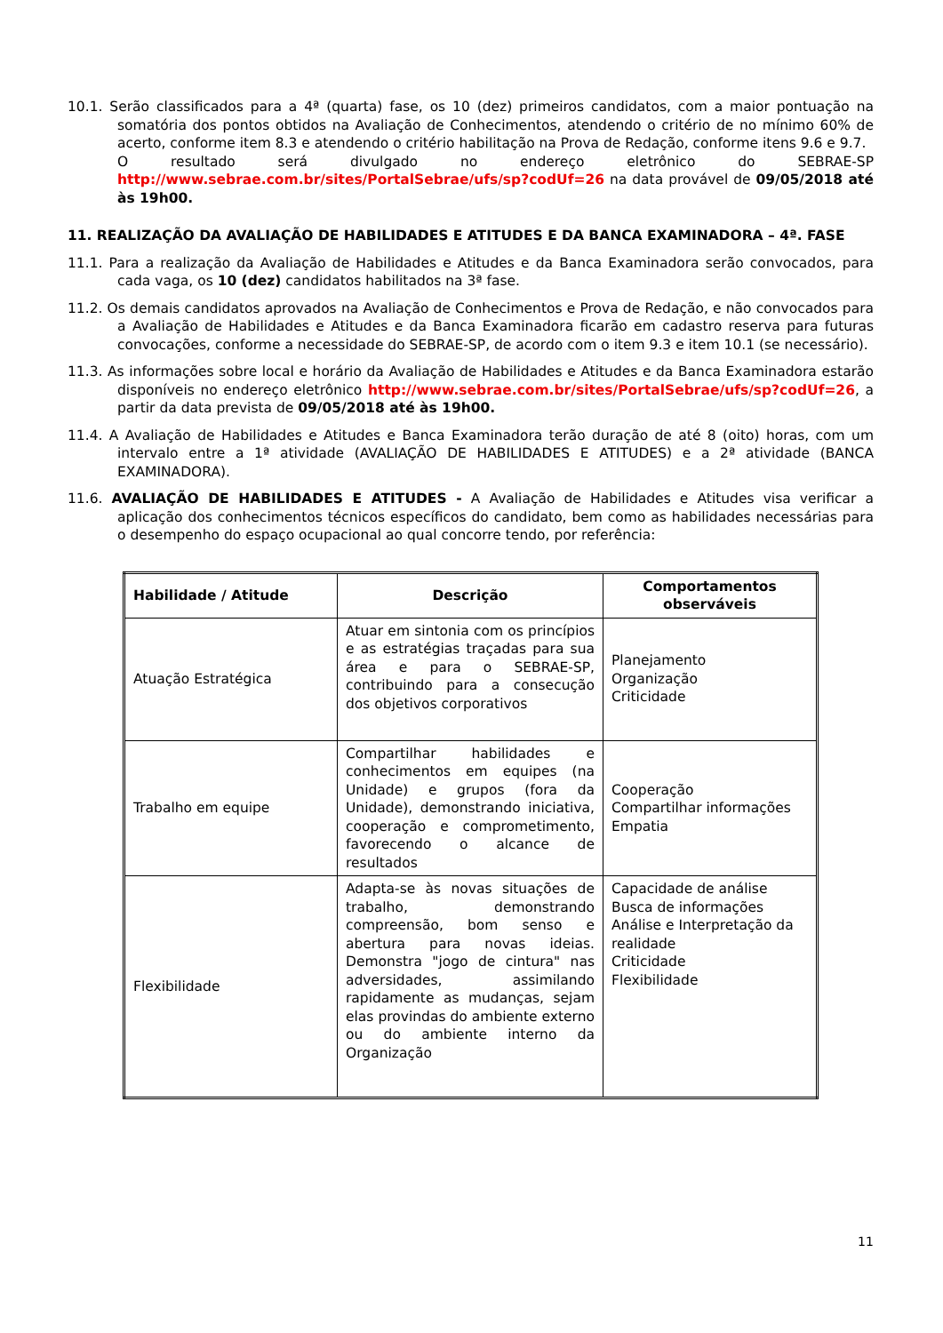10.1. Serão classificados para a 4ª (quarta) fase, os 10 (dez) primeiros candidatos, com a maior pontuação na somatória dos pontos obtidos na Avaliação de Conhecimentos, atendendo o critério de no mínimo 60% de acerto, conforme item 8.3 e atendendo o critério habilitação na Prova de Redação, conforme itens 9.6 e 9.7.
O resultado será divulgado no endereço eletrônico do SEBRAE-SP http://www.sebrae.com.br/sites/PortalSebrae/ufs/sp?codUf=26 na data provável de 09/05/2018 até às 19h00.
11. REALIZAÇÃO DA AVALIAÇÃO DE HABILIDADES E ATITUDES E DA BANCA EXAMINADORA – 4ª. FASE
11.1. Para a realização da Avaliação de Habilidades e Atitudes e da Banca Examinadora serão convocados, para cada vaga, os 10 (dez) candidatos habilitados na 3ª fase.
11.2. Os demais candidatos aprovados na Avaliação de Conhecimentos e Prova de Redação, e não convocados para a Avaliação de Habilidades e Atitudes e da Banca Examinadora ficarão em cadastro reserva para futuras convocações, conforme a necessidade do SEBRAE-SP, de acordo com o item 9.3 e item 10.1 (se necessário).
11.3. As informações sobre local e horário da Avaliação de Habilidades e Atitudes e da Banca Examinadora estarão disponíveis no endereço eletrônico http://www.sebrae.com.br/sites/PortalSebrae/ufs/sp?codUf=26, a partir da data prevista de 09/05/2018 até às 19h00.
11.4. A Avaliação de Habilidades e Atitudes e Banca Examinadora terão duração de até 8 (oito) horas, com um intervalo entre a 1ª atividade (AVALIAÇÃO DE HABILIDADES E ATITUDES) e a 2ª atividade (BANCA EXAMINADORA).
11.6. AVALIAÇÃO DE HABILIDADES E ATITUDES - A Avaliação de Habilidades e Atitudes visa verificar a aplicação dos conhecimentos técnicos específicos do candidato, bem como as habilidades necessárias para o desempenho do espaço ocupacional ao qual concorre tendo, por referência:
| Habilidade / Atitude | Descrição | Comportamentos observáveis |
| --- | --- | --- |
| Atuação Estratégica | Atuar em sintonia com os princípios e as estratégias traçadas para sua área e para o SEBRAE-SP, contribuindo para a consecução dos objetivos corporativos | Planejamento Organização Criticidade |
| Trabalho em equipe | Compartilhar habilidades e conhecimentos em equipes (na Unidade) e grupos (fora da Unidade), demonstrando iniciativa, cooperação e comprometimento, favorecendo o alcance de resultados | Cooperação Compartilhar informações Empatia |
| Flexibilidade | Adapta-se às novas situações de trabalho, demonstrando compreensão, bom senso e abertura para novas ideias. Demonstra "jogo de cintura" nas adversidades, assimilando rapidamente as mudanças, sejam elas provindas do ambiente externo ou do ambiente interno da Organização | Capacidade de análise Busca de informações Análise e Interpretação da realidade Criticidade Flexibilidade |
11